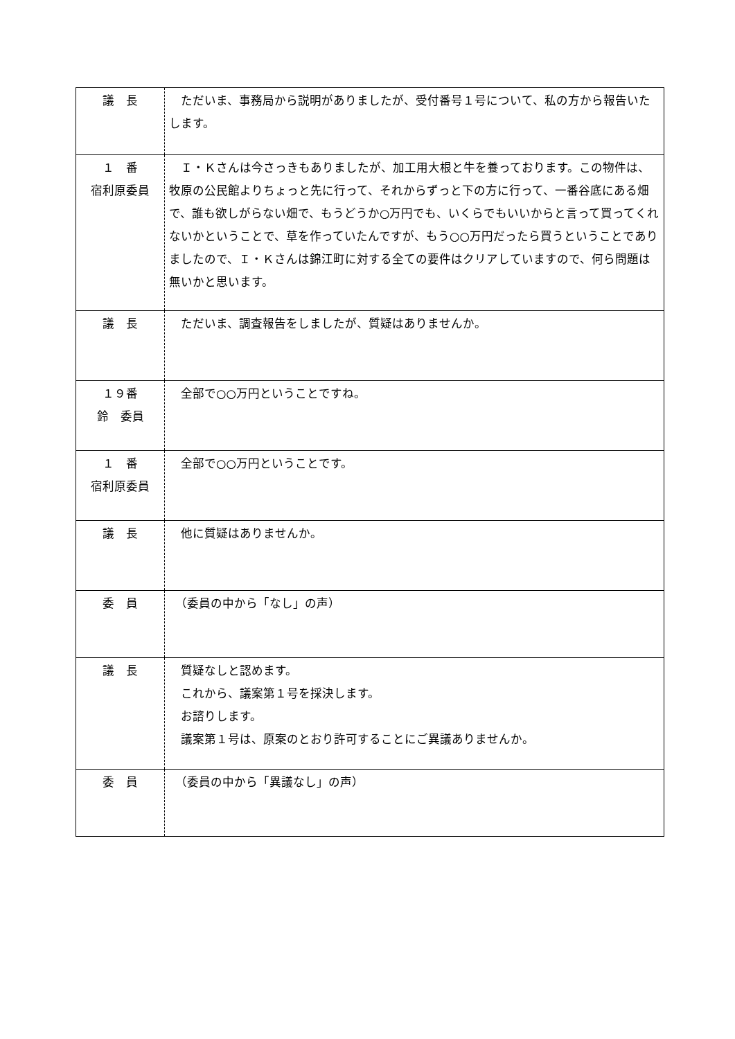| 議 長 | ただいま、事務局から説明がありましたが、受付番号１号について、私の方から報告いたします。 |
| １ 番 宿利原委員 | Ｉ・Ｋさんは今さっきもありましたが、加工用大根と牛を養っております。この物件は、牧原の公民館よりちょっと先に行って、それからずっと下の方に行って、一番谷底にある畑で、誰も欲しがらない畑で、もうどうか○万円でも、いくらでもいいからと言って買ってくれないかということで、草を作っていたんですが、もう○○万円だったら買うということでありましたので、Ｉ・Ｋさんは錦江町に対する全ての要件はクリアしていますので、何ら問題は無いかと思います。 |
| 議 長 | ただいま、調査報告をしましたが、質疑はありませんか。 |
| １９番 鈴 委員 | 全部で○○万円ということですね。 |
| １ 番 宿利原委員 | 全部で○○万円ということです。 |
| 議 長 | 他に質疑はありませんか。 |
| 委 員 | （委員の中から「なし」の声） |
| 議 長 | 質疑なしと認めます。 これから、議案第１号を採決します。 お諮りします。 議案第１号は、原案のとおり許可することにご異議ありませんか。 |
| 委 員 | （委員の中から「異議なし」の声） |